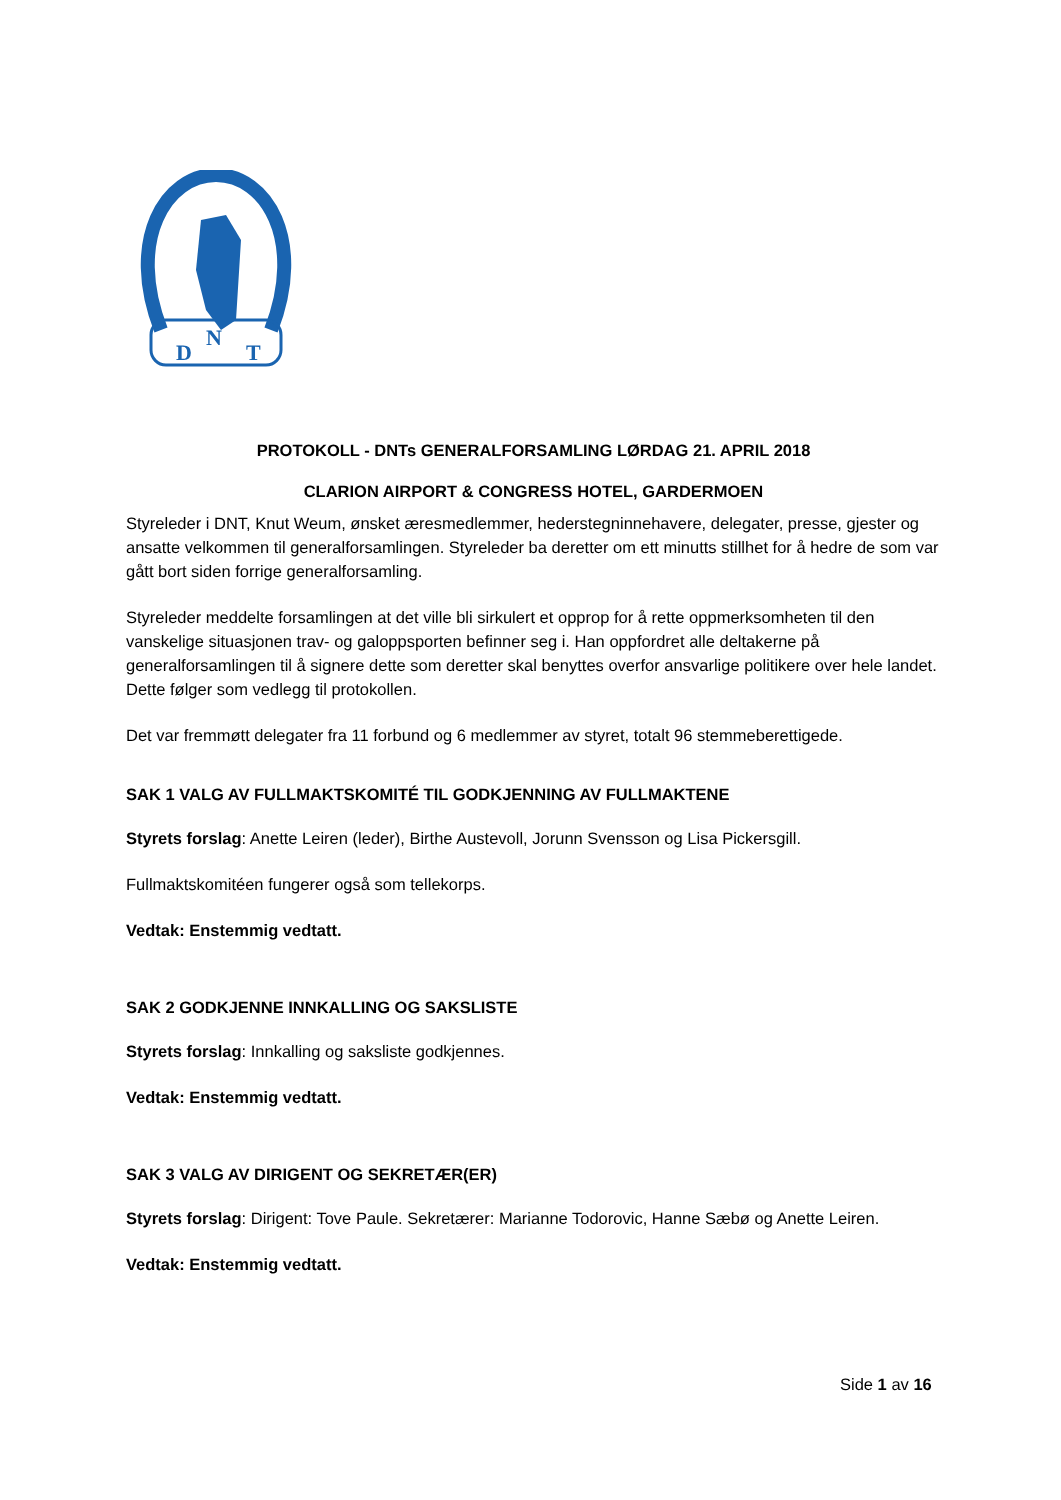D
N
T
PROTOKOLL - DNTs GENERALFORSAMLING LØRDAG 21. APRIL 2018
CLARION AIRPORT & CONGRESS HOTEL, GARDERMOEN
Styreleder i DNT, Knut Weum, ønsket æresmedlemmer, hederstegninnehavere, delegater, presse, gjester og ansatte velkommen til generalforsamlingen. Styreleder ba deretter om ett minutts stillhet for å hedre de som var gått bort siden forrige generalforsamling.
Styreleder meddelte forsamlingen at det ville bli sirkulert et opprop for å rette oppmerksomheten til den vanskelige situasjonen trav- og galoppsporten befinner seg i. Han oppfordret alle deltakerne på generalforsamlingen til å signere dette som deretter skal benyttes overfor ansvarlige politikere over hele landet. Dette følger som vedlegg til protokollen.
Det var fremmøtt delegater fra 11 forbund og 6 medlemmer av styret, totalt 96 stemmeberettigede.
SAK 1 VALG AV FULLMAKTSKOMITÉ TIL GODKJENNING AV FULLMAKTENE
Styrets forslag: Anette Leiren (leder), Birthe Austevoll, Jorunn Svensson og Lisa Pickersgill.
Fullmaktskomitéen fungerer også som tellekorps.
Vedtak: Enstemmig vedtatt.
SAK 2 GODKJENNE INNKALLING OG SAKSLISTE
Styrets forslag: Innkalling og saksliste godkjennes.
Vedtak: Enstemmig vedtatt.
SAK 3 VALG AV DIRIGENT OG SEKRETÆR(ER)
Styrets forslag: Dirigent: Tove Paule. Sekretærer: Marianne Todorovic, Hanne Sæbø og Anette Leiren.
Vedtak: Enstemmig vedtatt.
Side 1 av 16